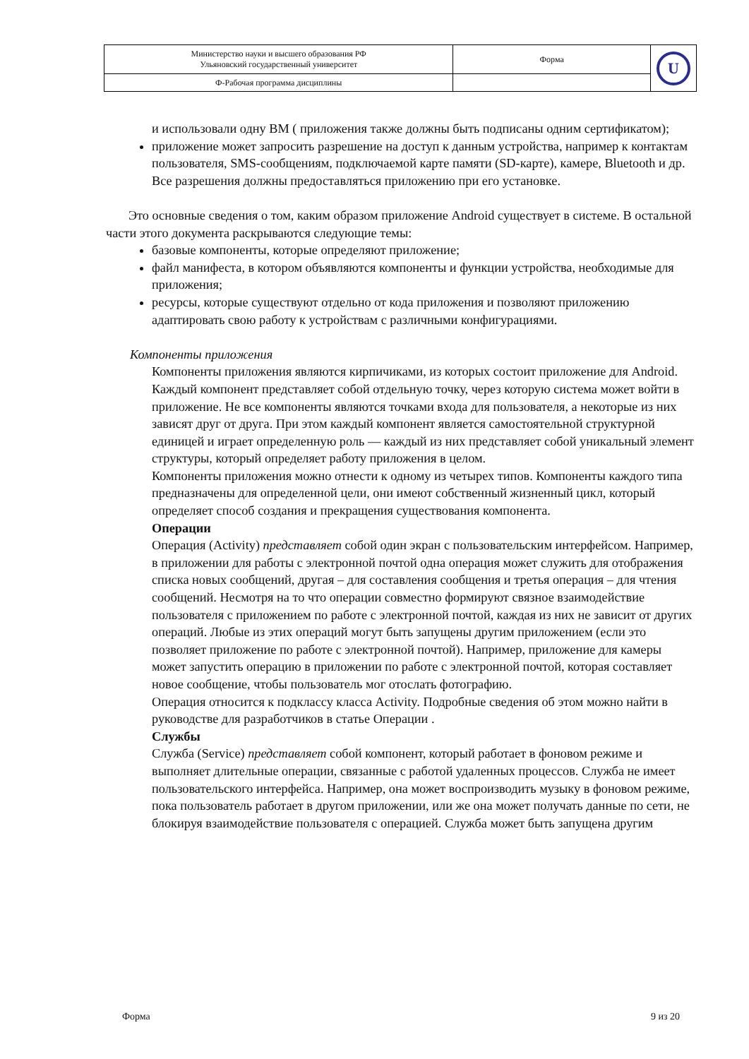| Министерство науки и высшего образования РФ Ульяновский государственный университет | Форма | U |
| Ф-Рабочая программа дисциплины | | |
и использовали одну ВМ ( приложения также должны быть подписаны одним сертификатом);
приложение может запросить разрешение на доступ к данным устройства, например к контактам пользователя, SMS-сообщениям, подключаемой карте памяти (SD-карте), камере, Bluetooth и др. Все разрешения должны предоставляться приложению при его установке.
Это основные сведения о том, каким образом приложение Android существует в системе. В остальной части этого документа раскрываются следующие темы:
базовые компоненты, которые определяют приложение;
файл манифеста, в котором объявляются компоненты и функции устройства, необходимые для приложения;
ресурсы, которые существуют отдельно от кода приложения и позволяют приложению адаптировать свою работу к устройствам с различными конфигурациями.
Компоненты приложения
Компоненты приложения являются кирпичиками, из которых состоит приложение для Android. Каждый компонент представляет собой отдельную точку, через которую система может войти в приложение. Не все компоненты являются точками входа для пользователя, а некоторые из них зависят друг от друга. При этом каждый компонент является самостоятельной структурной единицей и играет определенную роль — каждый из них представляет собой уникальный элемент структуры, который определяет работу приложения в целом.
Компоненты приложения можно отнести к одному из четырех типов. Компоненты каждого типа предназначены для определенной цели, они имеют собственный жизненный цикл, который определяет способ создания и прекращения существования компонента.
Операции
Операция (Activity) представляет собой один экран с пользовательским интерфейсом. Например, в приложении для работы с электронной почтой одна операция может служить для отображения списка новых сообщений, другая – для составления сообщения и третья операция – для чтения сообщений. Несмотря на то что операции совместно формируют связное взаимодействие пользователя с приложением по работе с электронной почтой, каждая из них не зависит от других операций. Любые из этих операций могут быть запущены другим приложением (если это позволяет приложение по работе с электронной почтой). Например, приложение для камеры может запустить операцию в приложении по работе с электронной почтой, которая составляет новое сообщение, чтобы пользователь мог отослать фотографию.
Операция относится к подклассу класса Activity. Подробные сведения об этом можно найти в руководстве для разработчиков в статье Операции .
Службы
Служба (Service) представляет собой компонент, который работает в фоновом режиме и выполняет длительные операции, связанные с работой удаленных процессов. Служба не имеет пользовательского интерфейса. Например, она может воспроизводить музыку в фоновом режиме, пока пользователь работает в другом приложении, или же она может получать данные по сети, не блокируя взаимодействие пользователя с операцией. Служба может быть запущена другим
Форма 9 из 20